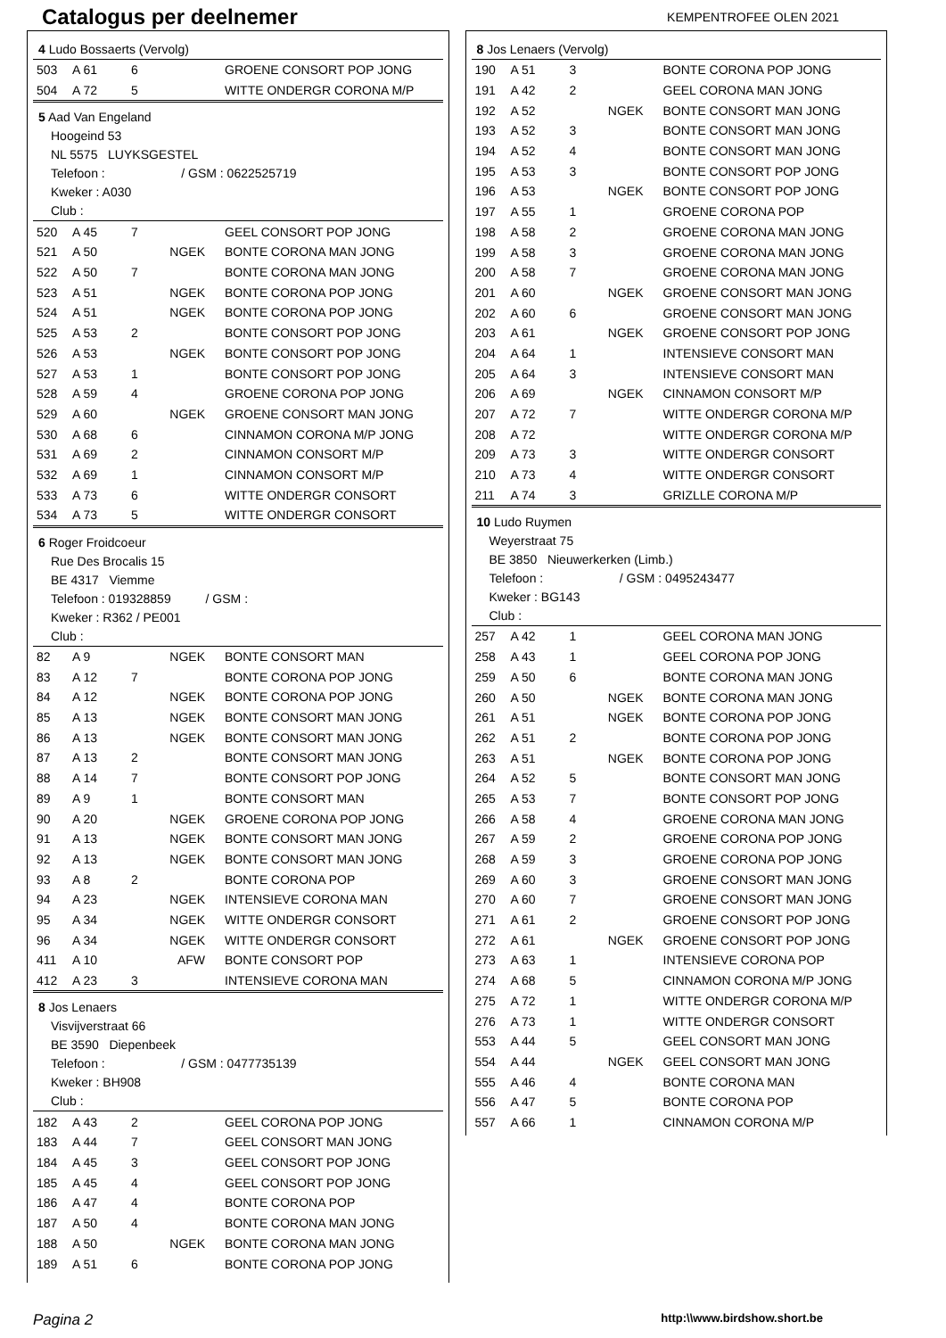Catalogus per deelnemer
KEMPENTROFEE OLEN 2021
4 Ludo Bossaerts (Vervolg)
| 503 | A 61 | 6 | | GROENE CONSORT POP JONG |
| 504 | A 72 | 5 | | WITTE ONDERGR CORONA M/P |
5 Aad Van Engeland
Hoogeind 53
NL 5575 LUYKSGESTEL
Telefoon : / GSM : 0622525719
Kweker : A030
Club :
| 520 | A 45 | 7 | | GEEL CONSORT POP JONG |
| 521 | A 50 | | NGEK | BONTE CORONA MAN JONG |
| 522 | A 50 | 7 | | BONTE CORONA MAN JONG |
| 523 | A 51 | | NGEK | BONTE CORONA POP JONG |
| 524 | A 51 | | NGEK | BONTE CORONA POP JONG |
| 525 | A 53 | 2 | | BONTE CONSORT POP JONG |
| 526 | A 53 | | NGEK | BONTE CONSORT POP JONG |
| 527 | A 53 | 1 | | BONTE CONSORT POP JONG |
| 528 | A 59 | 4 | | GROENE CORONA POP JONG |
| 529 | A 60 | | NGEK | GROENE CONSORT MAN JONG |
| 530 | A 68 | 6 | | CINNAMON CORONA M/P JONG |
| 531 | A 69 | 2 | | CINNAMON CONSORT M/P |
| 532 | A 69 | 1 | | CINNAMON CONSORT M/P |
| 533 | A 73 | 6 | | WITTE ONDERGR CONSORT |
| 534 | A 73 | 5 | | WITTE ONDERGR CONSORT |
6 Roger Froidcoeur
Rue Des Brocalis 15
BE 4317 Viemme
Telefoon : 019328859 / GSM :
Kweker : R362 / PE001
Club :
| 82 | A 9 | | NGEK | BONTE CONSORT MAN |
| 83 | A 12 | 7 | | BONTE CORONA POP JONG |
| 84 | A 12 | | NGEK | BONTE CORONA POP JONG |
| 85 | A 13 | | NGEK | BONTE CONSORT MAN JONG |
| 86 | A 13 | | NGEK | BONTE CONSORT MAN JONG |
| 87 | A 13 | 2 | | BONTE CONSORT MAN JONG |
| 88 | A 14 | 7 | | BONTE CONSORT POP JONG |
| 89 | A 9 | 1 | | BONTE CONSORT MAN |
| 90 | A 20 | | NGEK | GROENE CORONA POP JONG |
| 91 | A 13 | | NGEK | BONTE CONSORT MAN JONG |
| 92 | A 13 | | NGEK | BONTE CONSORT MAN JONG |
| 93 | A 8 | 2 | | BONTE CORONA POP |
| 94 | A 23 | | NGEK | INTENSIEVE CORONA MAN |
| 95 | A 34 | | NGEK | WITTE ONDERGR CONSORT |
| 96 | A 34 | | NGEK | WITTE ONDERGR CONSORT |
| 411 | A 10 | | AFW | BONTE CONSORT POP |
| 412 | A 23 | 3 | | INTENSIEVE CORONA MAN |
8 Jos Lenaers
Visvijverstraat 66
BE 3590 Diepenbeek
Telefoon : / GSM : 0477735139
Kweker : BH908
Club :
| 182 | A 43 | 2 | | GEEL CORONA POP JONG |
| 183 | A 44 | 7 | | GEEL CONSORT MAN JONG |
| 184 | A 45 | 3 | | GEEL CONSORT POP JONG |
| 185 | A 45 | 4 | | GEEL CONSORT POP JONG |
| 186 | A 47 | 4 | | BONTE CORONA POP |
| 187 | A 50 | 4 | | BONTE CORONA MAN JONG |
| 188 | A 50 | | NGEK | BONTE CORONA MAN JONG |
| 189 | A 51 | 6 | | BONTE CORONA POP JONG |
8 Jos Lenaers (Vervolg)
| 190 | A 51 | 3 | | BONTE CORONA POP JONG |
| 191 | A 42 | 2 | | GEEL CORONA MAN JONG |
| 192 | A 52 | | NGEK | BONTE CONSORT MAN JONG |
| 193 | A 52 | 3 | | BONTE CONSORT MAN JONG |
| 194 | A 52 | 4 | | BONTE CONSORT MAN JONG |
| 195 | A 53 | 3 | | BONTE CONSORT POP JONG |
| 196 | A 53 | | NGEK | BONTE CONSORT POP JONG |
| 197 | A 55 | 1 | | GROENE CORONA POP |
| 198 | A 58 | 2 | | GROENE CORONA MAN JONG |
| 199 | A 58 | 3 | | GROENE CORONA MAN JONG |
| 200 | A 58 | 7 | | GROENE CORONA MAN JONG |
| 201 | A 60 | | NGEK | GROENE CONSORT MAN JONG |
| 202 | A 60 | 6 | | GROENE CONSORT MAN JONG |
| 203 | A 61 | | NGEK | GROENE CONSORT POP JONG |
| 204 | A 64 | 1 | | INTENSIEVE CONSORT MAN |
| 205 | A 64 | 3 | | INTENSIEVE CONSORT MAN |
| 206 | A 69 | | NGEK | CINNAMON CONSORT M/P |
| 207 | A 72 | 7 | | WITTE ONDERGR CORONA M/P |
| 208 | A 72 | | | WITTE ONDERGR CORONA M/P |
| 209 | A 73 | 3 | | WITTE ONDERGR CONSORT |
| 210 | A 73 | 4 | | WITTE ONDERGR CONSORT |
| 211 | A 74 | 3 | | GRIZLLE CORONA M/P |
10 Ludo Ruymen
Weyerstraat 75
BE 3850 Nieuwerkerken (Limb.)
Telefoon : / GSM : 0495243477
Kweker : BG143
Club :
| 257 | A 42 | 1 | | GEEL CORONA MAN JONG |
| 258 | A 43 | 1 | | GEEL CORONA POP JONG |
| 259 | A 50 | 6 | | BONTE CORONA MAN JONG |
| 260 | A 50 | | NGEK | BONTE CORONA MAN JONG |
| 261 | A 51 | | NGEK | BONTE CORONA POP JONG |
| 262 | A 51 | 2 | | BONTE CORONA POP JONG |
| 263 | A 51 | | NGEK | BONTE CORONA POP JONG |
| 264 | A 52 | 5 | | BONTE CONSORT MAN JONG |
| 265 | A 53 | 7 | | BONTE CONSORT POP JONG |
| 266 | A 58 | 4 | | GROENE CORONA MAN JONG |
| 267 | A 59 | 2 | | GROENE CORONA POP JONG |
| 268 | A 59 | 3 | | GROENE CORONA POP JONG |
| 269 | A 60 | 3 | | GROENE CONSORT MAN JONG |
| 270 | A 60 | 7 | | GROENE CONSORT MAN JONG |
| 271 | A 61 | 2 | | GROENE CONSORT POP JONG |
| 272 | A 61 | | NGEK | GROENE CONSORT POP JONG |
| 273 | A 63 | 1 | | INTENSIEVE CORONA POP |
| 274 | A 68 | 5 | | CINNAMON CORONA M/P JONG |
| 275 | A 72 | 1 | | WITTE ONDERGR CORONA M/P |
| 276 | A 73 | 1 | | WITTE ONDERGR CONSORT |
| 553 | A 44 | 5 | | GEEL CONSORT MAN JONG |
| 554 | A 44 | | NGEK | GEEL CONSORT MAN JONG |
| 555 | A 46 | 4 | | BONTE CORONA MAN |
| 556 | A 47 | 5 | | BONTE CORONA POP |
| 557 | A 66 | 1 | | CINNAMON CORONA M/P |
Pagina 2 http:\\www.birdshow.short.be